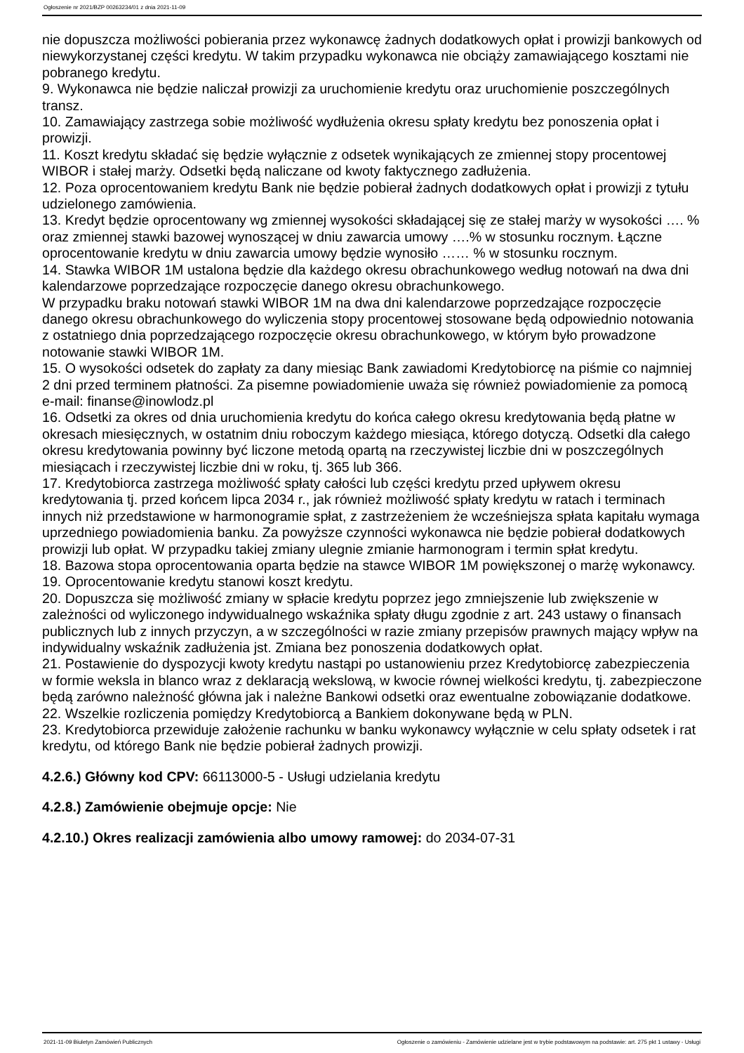Ogłoszenie nr 2021/BZP 00263234/01 z dnia 2021-11-09
nie dopuszcza możliwości pobierania przez wykonawcę żadnych dodatkowych opłat i prowizji bankowych od niewykorzystanej części kredytu. W takim przypadku wykonawca nie obciąży zamawiającego kosztami nie pobranego kredytu.
9. Wykonawca nie będzie naliczał prowizji za uruchomienie kredytu oraz uruchomienie poszczególnych transz.
10. Zamawiający zastrzega sobie możliwość wydłużenia okresu spłaty kredytu bez ponoszenia opłat i prowizji.
11. Koszt kredytu składać się będzie wyłącznie z odsetek wynikających ze zmiennej stopy procentowej WIBOR i stałej marży. Odsetki będą naliczane od kwoty faktycznego zadłużenia.
12. Poza oprocentowaniem kredytu Bank nie będzie pobierał żadnych dodatkowych opłat i prowizji z tytułu udzielonego zamówienia.
13. Kredyt będzie oprocentowany wg zmiennej wysokości składającej się ze stałej marży w wysokości …. % oraz zmiennej stawki bazowej wynoszącej w dniu zawarcia umowy ….% w stosunku rocznym. Łączne oprocentowanie kredytu w dniu zawarcia umowy będzie wynosiło …… % w stosunku rocznym.
14. Stawka WIBOR 1M ustalona będzie dla każdego okresu obrachunkowego według notowań na dwa dni kalendarzowe poprzedzające rozpoczęcie danego okresu obrachunkowego.
W przypadku braku notowań stawki WIBOR 1M na dwa dni kalendarzowe poprzedzające rozpoczęcie danego okresu obrachunkowego do wyliczenia stopy procentowej stosowane będą odpowiednio notowania z ostatniego dnia poprzedzającego rozpoczęcie okresu obrachunkowego, w którym było prowadzone notowanie stawki WIBOR 1M.
15. O wysokości odsetek do zapłaty za dany miesiąc Bank zawiadomi Kredytobiorcę na piśmie co najmniej 2 dni przed terminem płatności. Za pisemne powiadomienie uważa się również powiadomienie za pomocą e-mail: finanse@inowlodz.pl
16. Odsetki za okres od dnia uruchomienia kredytu do końca całego okresu kredytowania będą płatne w okresach miesięcznych, w ostatnim dniu roboczym każdego miesiąca, którego dotyczą. Odsetki dla całego okresu kredytowania powinny być liczone metodą opartą na rzeczywistej liczbie dni w poszczególnych miesiącach i rzeczywistej liczbie dni w roku, tj. 365 lub 366.
17. Kredytobiorca zastrzega możliwość spłaty całości lub części kredytu przed upływem okresu kredytowania tj. przed końcem lipca 2034 r., jak również możliwość spłaty kredytu w ratach i terminach innych niż przedstawione w harmonogramie spłat, z zastrzeżeniem że wcześniejsza spłata kapitału wymaga uprzedniego powiadomienia banku. Za powyższe czynności wykonawca nie będzie pobierał dodatkowych prowizji lub opłat. W przypadku takiej zmiany ulegnie zmianie harmonogram i termin spłat kredytu.
18. Bazowa stopa oprocentowania oparta będzie na stawce WIBOR 1M powiększonej o marżę wykonawcy.
19. Oprocentowanie kredytu stanowi koszt kredytu.
20. Dopuszcza się możliwość zmiany w spłacie kredytu poprzez jego zmniejszenie lub zwiększenie w zależności od wyliczonego indywidualnego wskaźnika spłaty długu zgodnie z art. 243 ustawy o finansach publicznych lub z innych przyczyn, a w szczególności w razie zmiany przepisów prawnych mający wpływ na indywidualny wskaźnik zadłużenia jst. Zmiana bez ponoszenia dodatkowych opłat.
21. Postawienie do dyspozycji kwoty kredytu nastąpi po ustanowieniu przez Kredytobiorcę zabezpieczenia w formie weksla in blanco wraz z deklaracją wekslową, w kwocie równej wielkości kredytu, tj. zabezpieczone będą zarówno należność główna jak i należne Bankowi odsetki oraz ewentualne zobowiązanie dodatkowe.
22. Wszelkie rozliczenia pomiędzy Kredytobiorcą a Bankiem dokonywane będą w PLN.
23. Kredytobiorca przewiduje założenie rachunku w banku wykonawcy wyłącznie w celu spłaty odsetek i rat kredytu, od którego Bank nie będzie pobierał żadnych prowizji.
4.2.6.) Główny kod CPV: 66113000-5 - Usługi udzielania kredytu
4.2.8.) Zamówienie obejmuje opcje: Nie
4.2.10.) Okres realizacji zamówienia albo umowy ramowej: do 2034-07-31
2021-11-09 Biuletyn Zamówień Publicznych Ogłoszenie o zamówieniu - Zamówienie udzielane jest w trybie podstawowym na podstawie: art. 275 pkt 1 ustawy - Usługi